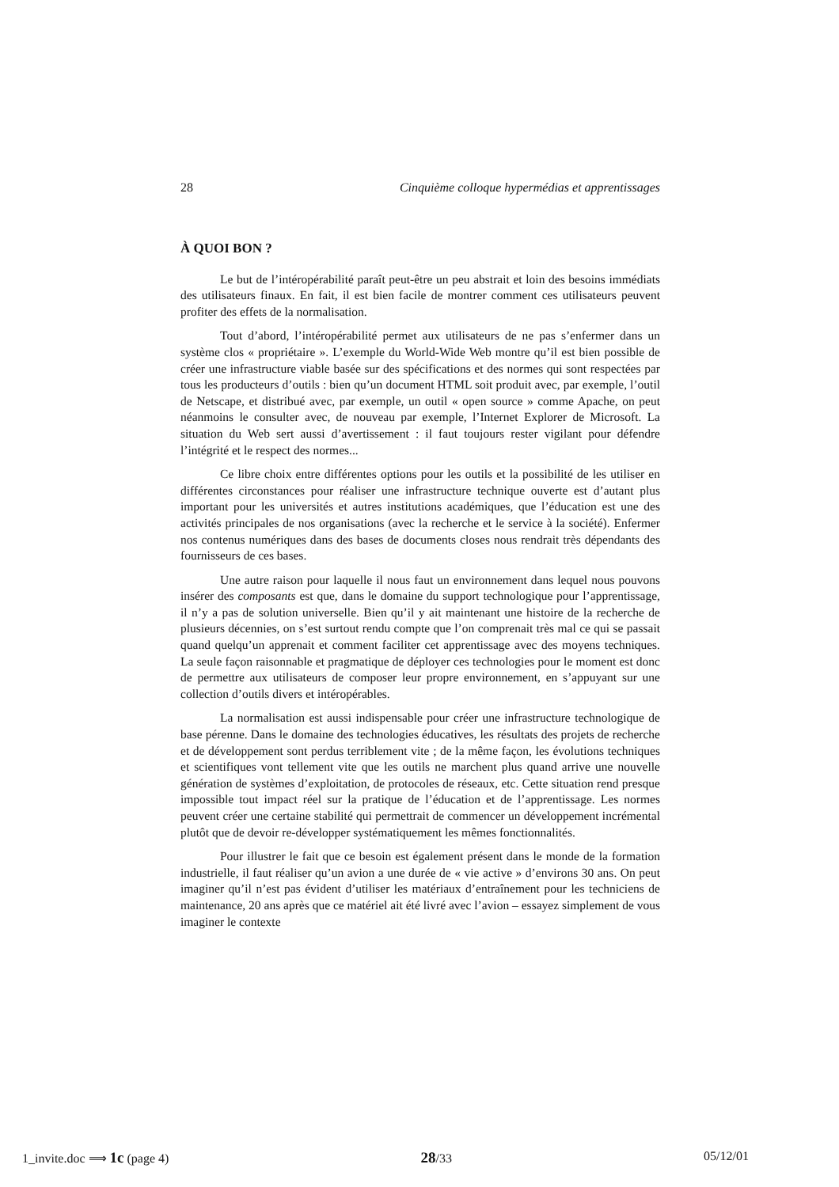28 Cinquième colloque hypermédias et apprentissages
À QUOI BON ?
Le but de l’intéropérabilité paraît peut-être un peu abstrait et loin des besoins immédiats des utilisateurs finaux. En fait, il est bien facile de montrer comment ces utilisateurs peuvent profiter des effets de la normalisation.
Tout d’abord, l’intéropérabilité permet aux utilisateurs de ne pas s’enfermer dans un système clos « propriétaire ». L’exemple du World-Wide Web montre qu’il est bien possible de créer une infrastructure viable basée sur des spécifications et des normes qui sont respectées par tous les producteurs d’outils : bien qu’un document HTML soit produit avec, par exemple, l’outil de Netscape, et distribué avec, par exemple, un outil « open source » comme Apache, on peut néanmoins le consulter avec, de nouveau par exemple, l’Internet Explorer de Microsoft. La situation du Web sert aussi d’avertissement : il faut toujours rester vigilant pour défendre l’intégrité et le respect des normes...
Ce libre choix entre différentes options pour les outils et la possibilité de les utiliser en différentes circonstances pour réaliser une infrastructure technique ouverte est d’autant plus important pour les universités et autres institutions académiques, que l’éducation est une des activités principales de nos organisations (avec la recherche et le service à la société). Enfermer nos contenus numériques dans des bases de documents closes nous rendrait très dépendants des fournisseurs de ces bases.
Une autre raison pour laquelle il nous faut un environnement dans lequel nous pouvons insérer des composants est que, dans le domaine du support technologique pour l’apprentissage, il n’y a pas de solution universelle. Bien qu’il y ait maintenant une histoire de la recherche de plusieurs décennies, on s’est surtout rendu compte que l’on comprenait très mal ce qui se passait quand quelqu’un apprenait et comment faciliter cet apprentissage avec des moyens techniques. La seule façon raisonnable et pragmatique de déployer ces technologies pour le moment est donc de permettre aux utilisateurs de composer leur propre environnement, en s’appuyant sur une collection d’outils divers et intéropérables.
La normalisation est aussi indispensable pour créer une infrastructure technologique de base pérenne. Dans le domaine des technologies éducatives, les résultats des projets de recherche et de développement sont perdus terriblement vite ; de la même façon, les évolutions techniques et scientifiques vont tellement vite que les outils ne marchent plus quand arrive une nouvelle génération de systèmes d’exploitation, de protocoles de réseaux, etc. Cette situation rend presque impossible tout impact réel sur la pratique de l’éducation et de l’apprentissage. Les normes peuvent créer une certaine stabilité qui permettrait de commencer un développement incrémental plutôt que de devoir re-développer systématiquement les mêmes fonctionnalités.
Pour illustrer le fait que ce besoin est également présent dans le monde de la formation industrielle, il faut réaliser qu’un avion a une durée de « vie active » d’environs 30 ans. On peut imaginer qu’il n’est pas évident d’utiliser les matériaux d’entraînement pour les techniciens de maintenance, 20 ans après que ce matériel ait été livré avec l’avion – essayez simplement de vous imaginer le contexte
1_invite.doc ⟹ 1c (page 4) 28/33 05/12/01